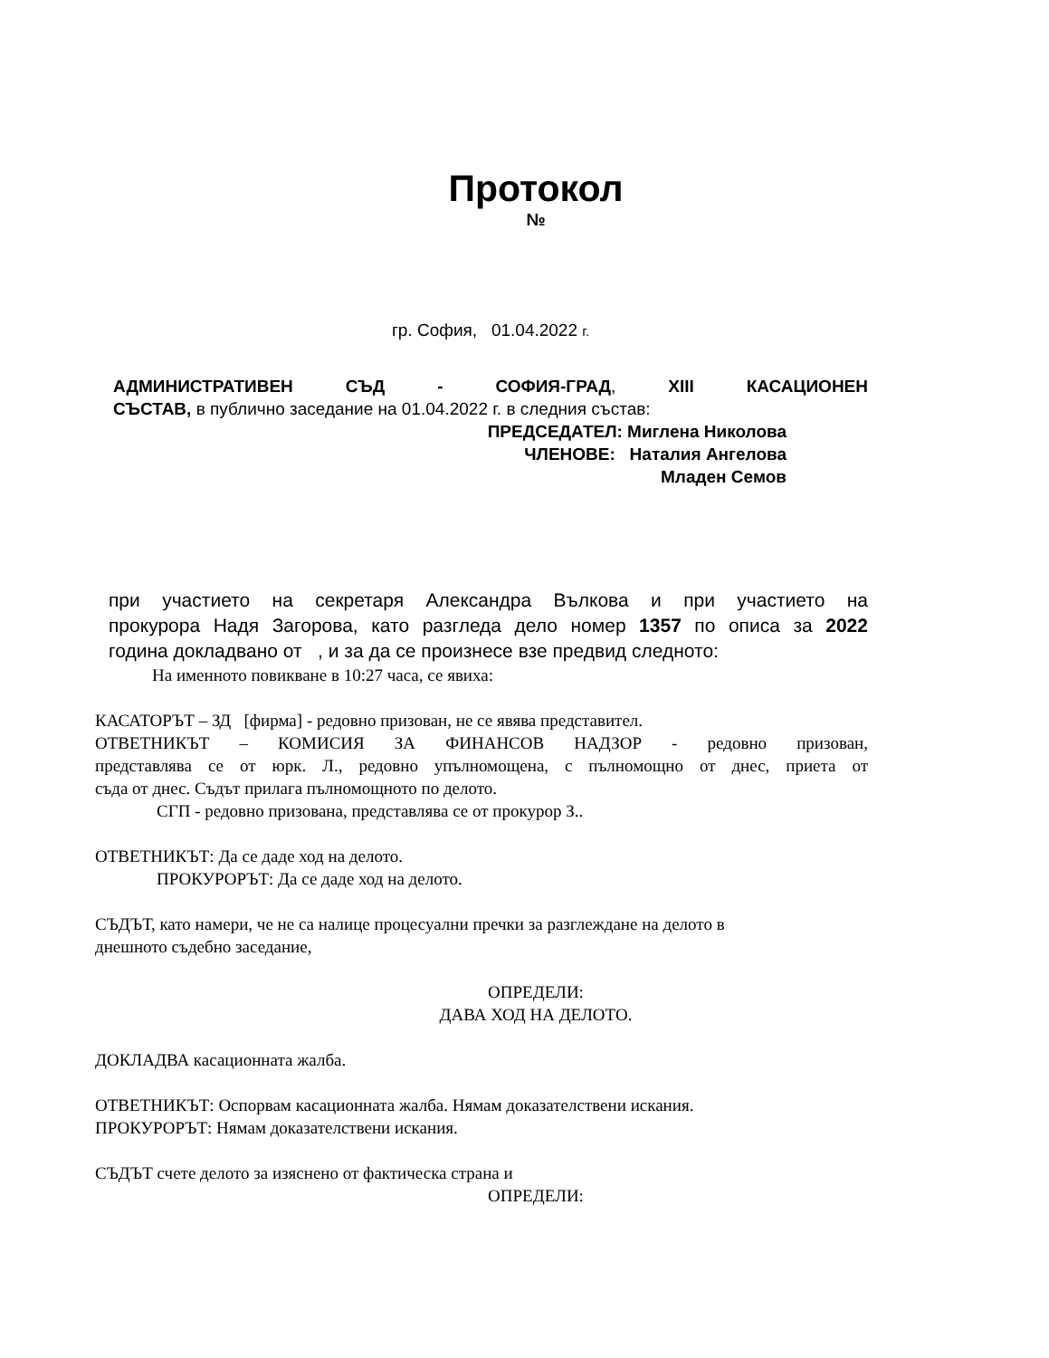Протокол
№
гр. София, 01.04.2022 г.
АДМИНИСТРАТИВЕН СЪД - СОФИЯ-ГРАД, XIII КАСАЦИОНЕН
СЪСТАВ, в публично заседание на 01.04.2022 г. в следния състав:
ПРЕДСЕДАТЕЛ: Миглена Николова
ЧЛЕНОВЕ: Наталия Ангелова
Младен Семов
при участието на секретаря Александра Вълкова и при участието на
прокурора Надя Загорова, като разгледа дело номер 1357 по описа за 2022
година докладвано от , и за да се произнесе взе предвид следното:
На именното повикване в 10:27 часа, се явиха:
КАСАТОРЪТ – ЗД [фирма] - редовно призован, не се явява представител.
ОТВЕТНИКЪТ – КОМИСИЯ ЗА ФИНАНСОВ НАДЗОР - редовно призован,
представлява се от юрк. Л., редовно упълномощена, с пълномощно от днес, приета от
съда от днес. Съдът прилага пълномощното по делото.
СГП - редовно призована, представлява се от прокурор З..
ОТВЕТНИКЪТ: Да се даде ход на делото.
ПРОКУРОРЪТ: Да се даде ход на делото.
СЪДЪТ, като намери, че не са налице процесуални пречки за разглеждане на делото в
днешното съдебно заседание,
ОПРЕДЕЛИ:
ДАВА ХОД НА ДЕЛОТО.
ДОКЛАДВА касационната жалба.
ОТВЕТНИКЪТ: Оспорвам касационната жалба. Нямам доказателствени искания.
ПРОКУРОРЪТ: Нямам доказателствени искания.
СЪДЪТ счете делото за изяснено от фактическа страна и
ОПРЕДЕЛИ: